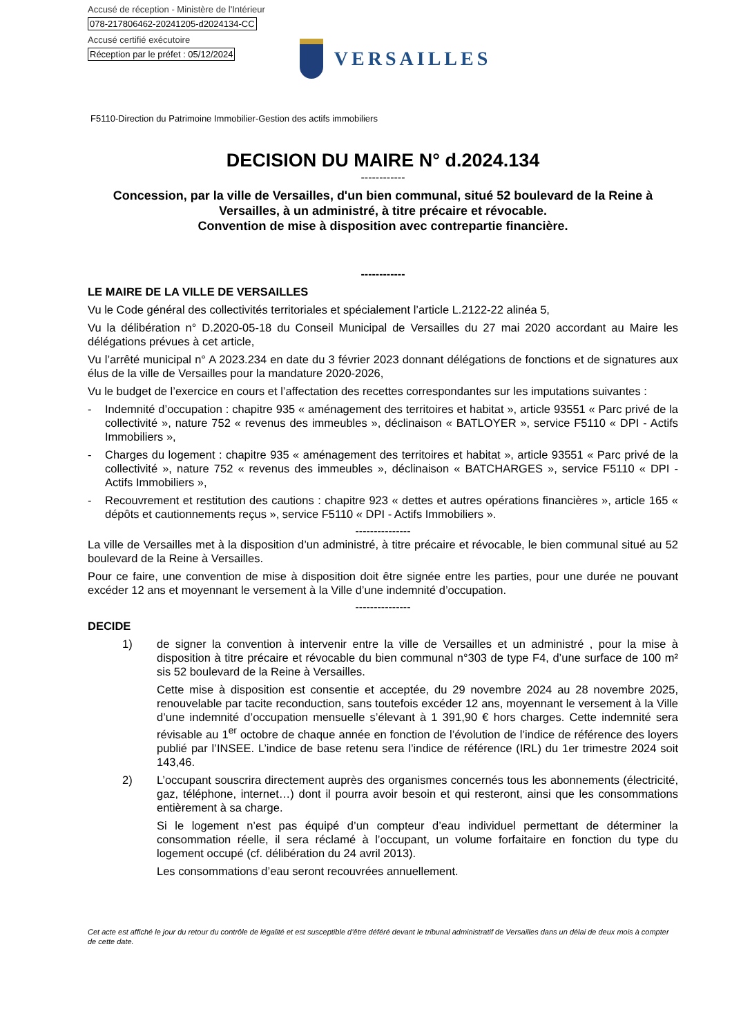Accusé de réception - Ministère de l'Intérieur
078-217806462-20241205-d2024134-CC
Accusé certifié exécutoire
Réception par le préfet : 05/12/2024
VERSAILLES
F5110-Direction du Patrimoine Immobilier-Gestion des actifs immobiliers
DECISION DU MAIRE N° d.2024.134
------------
Concession, par la ville de Versailles, d'un bien communal, situé 52 boulevard de la Reine à Versailles, à un administré, à titre précaire et révocable.
Convention de mise à disposition avec contrepartie financière.
------------
LE MAIRE DE LA VILLE DE VERSAILLES
Vu le Code général des collectivités territoriales et spécialement l’article L.2122-22 alinéa 5,
Vu la délibération n° D.2020-05-18 du Conseil Municipal de Versailles du 27 mai 2020 accordant au Maire les délégations prévues à cet article,
Vu l’arrêté municipal n° A 2023.234 en date du 3 février 2023 donnant délégations de fonctions et de signatures aux élus de la ville de Versailles pour la mandature 2020-2026,
Vu le budget de l’exercice en cours et l’affectation des recettes correspondantes sur les imputations suivantes :
- Indemnité d’occupation : chapitre 935 « aménagement des territoires et habitat », article 93551 « Parc privé de la collectivité », nature 752 « revenus des immeubles », déclinaison « BATLOYER », service F5110 « DPI - Actifs Immobiliers »,
- Charges du logement : chapitre 935 « aménagement des territoires et habitat », article 93551 « Parc privé de la collectivité », nature 752 « revenus des immeubles », déclinaison « BATCHARGES », service F5110 « DPI - Actifs Immobiliers »,
- Recouvrement et restitution des cautions : chapitre 923 « dettes et autres opérations financières », article 165 « dépôts et cautionnements reçus », service F5110 « DPI - Actifs Immobiliers ».
---------------
La ville de Versailles met à la disposition d’un administré, à titre précaire et révocable, le bien communal situé au 52 boulevard de la Reine à Versailles.
Pour ce faire, une convention de mise à disposition doit être signée entre les parties, pour une durée ne pouvant excéder 12 ans et moyennant le versement à la Ville d’une indemnité d’occupation.
---------------
DECIDE
1)
de signer la convention à intervenir entre la ville de Versailles et un administré , pour la mise à disposition à titre précaire et révocable du bien communal n°303 de type F4, d’une surface de 100 m² sis 52 boulevard de la Reine à Versailles.
Cette mise à disposition est consentie et acceptée, du 29 novembre 2024 au 28 novembre 2025, renouvelable par tacite reconduction, sans toutefois excéder 12 ans, moyennant le versement à la Ville d’une indemnité d’occupation mensuelle s’élevant à 1 391,90 € hors charges. Cette indemnité sera révisable au 1<sup>er</sup> octobre de chaque année en fonction de l’évolution de l’indice de référence des loyers publié par l’INSEE. L’indice de base retenu sera l’indice de référence (IRL) du 1er trimestre 2024 soit 143,46.
2)
L’occupant souscrira directement auprès des organismes concernés tous les abonnements (électricité, gaz, téléphone, internet…) dont il pourra avoir besoin et qui resteront, ainsi que les consommations entièrement à sa charge.
Si le logement n’est pas équipé d’un compteur d’eau individuel permettant de déterminer la consommation réelle, il sera réclamé à l’occupant, un volume forfaitaire en fonction du type du logement occupé (cf. délibération du 24 avril 2013).
Les consommations d’eau seront recouvrées annuellement.
Cet acte est affiché le jour du retour du contrôle de légalité et est susceptible d’être déféré devant le tribunal administratif de Versailles dans un délai de deux mois à compter de cette date.